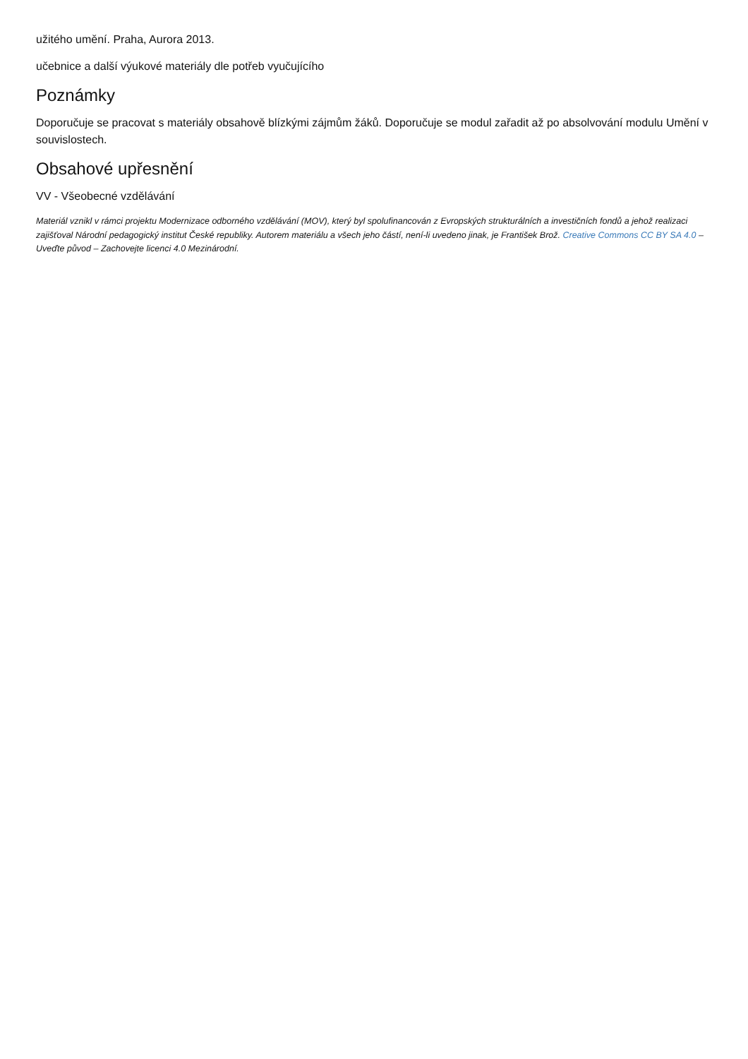užitého umění. Praha, Aurora 2013.
učebnice a další výukové materiály dle potřeb vyučujícího
Poznámky
Doporučuje se pracovat s materiály obsahově blízkými zájmům žáků. Doporučuje se modul zařadit až po absolvování modulu Umění v souvislostech.
Obsahové upřesnění
VV - Všeobecné vzdělávání
Materiál vznikl v rámci projektu Modernizace odborného vzdělávání (MOV), který byl spolufinancován z Evropských strukturálních a investičních fondů a jehož realizaci zajišťoval Národní pedagogický institut České republiky. Autorem materiálu a všech jeho částí, není-li uvedeno jinak, je František Brož. Creative Commons CC BY SA 4.0 – Uveďte původ – Zachovejte licenci 4.0 Mezinárodní.